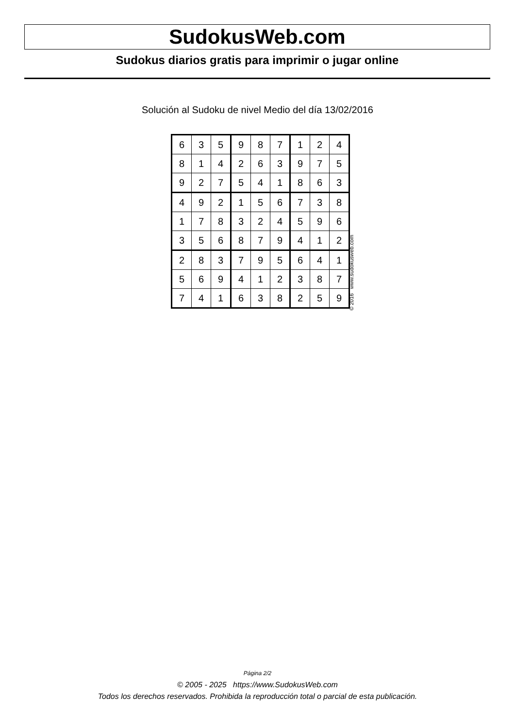SudokusWeb.com
Sudokus diarios gratis para imprimir o jugar online
Solución al Sudoku de nivel Medio del día 13/02/2016
| 6 | 3 | 5 | 9 | 8 | 7 | 1 | 2 | 4 |
| 8 | 1 | 4 | 2 | 6 | 3 | 9 | 7 | 5 |
| 9 | 2 | 7 | 5 | 4 | 1 | 8 | 6 | 3 |
| 4 | 9 | 2 | 1 | 5 | 6 | 7 | 3 | 8 |
| 1 | 7 | 8 | 3 | 2 | 4 | 5 | 9 | 6 |
| 3 | 5 | 6 | 8 | 7 | 9 | 4 | 1 | 2 |
| 2 | 8 | 3 | 7 | 9 | 5 | 6 | 4 | 1 |
| 5 | 6 | 9 | 4 | 1 | 2 | 3 | 8 | 7 |
| 7 | 4 | 1 | 6 | 3 | 8 | 2 | 5 | 9 |
© 2016 www.sudokusweb.com
Página 2/2
© 2005 - 2025 https://www.SudokusWeb.com
Todos los derechos reservados. Prohibida la reproducción total o parcial de esta publicación.